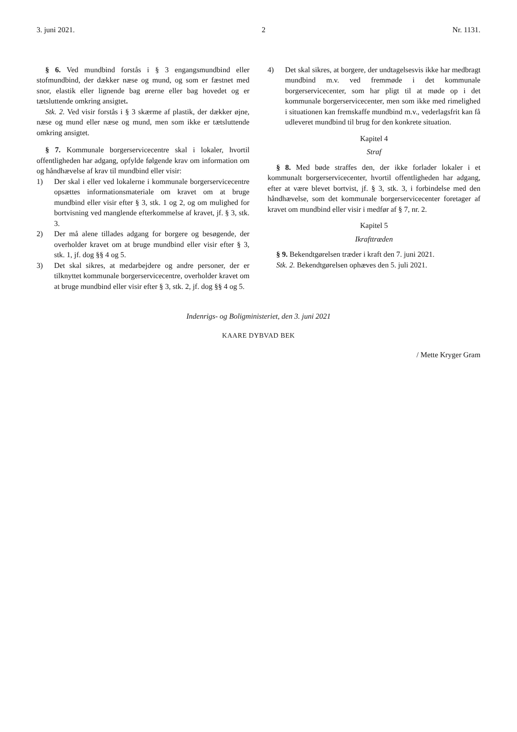3. juni 2021. 2 Nr. 1131.
§ 6. Ved mundbind forstås i § 3 engangsmundbind eller stofmundbind, der dækker næse og mund, og som er fæstnet med snor, elastik eller lignende bag ørerne eller bag hovedet og er tætsluttende omkring ansigtet.
Stk. 2. Ved visir forstås i § 3 skærme af plastik, der dækker øjne, næse og mund eller næse og mund, men som ikke er tætsluttende omkring ansigtet.
§ 7. Kommunale borgerservicecentre skal i lokaler, hvortil offentligheden har adgang, opfylde følgende krav om information om og håndhævelse af krav til mundbind eller visir:
1) Der skal i eller ved lokalerne i kommunale borgerservicecentre opsættes informationsmateriale om kravet om at bruge mundbind eller visir efter § 3, stk. 1 og 2, og om mulighed for bortvisning ved manglende efterkommelse af kravet, jf. § 3, stk. 3.
2) Der må alene tillades adgang for borgere og besøgende, der overholder kravet om at bruge mundbind eller visir efter § 3, stk. 1, jf. dog §§ 4 og 5.
3) Det skal sikres, at medarbejdere og andre personer, der er tilknyttet kommunale borgerservicecentre, overholder kravet om at bruge mundbind eller visir efter § 3, stk. 2, jf. dog §§ 4 og 5.
4) Det skal sikres, at borgere, der undtagelsesvis ikke har medbragt mundbind m.v. ved fremmøde i det kommunale borgerservicecenter, som har pligt til at møde op i det kommunale borgerservicecenter, men som ikke med rimelighed i situationen kan fremskaffe mundbind m.v., vederlagsfrit kan få udleveret mundbind til brug for den konkrete situation.
Kapitel 4
Straf
§ 8. Med bøde straffes den, der ikke forlader lokaler i et kommunalt borgerservicecenter, hvortil offentligheden har adgang, efter at være blevet bortvist, jf. § 3, stk. 3, i forbindelse med den håndhævelse, som det kommunale borgerservicecenter foretager af kravet om mundbind eller visir i medfør af § 7, nr. 2.
Kapitel 5
Ikrafttræden
§ 9. Bekendtgørelsen træder i kraft den 7. juni 2021.
Stk. 2. Bekendtgørelsen ophæves den 5. juli 2021.
Indenrigs- og Boligministeriet, den 3. juni 2021
KAARE DYBVAD BEK
/ Mette Kryger Gram